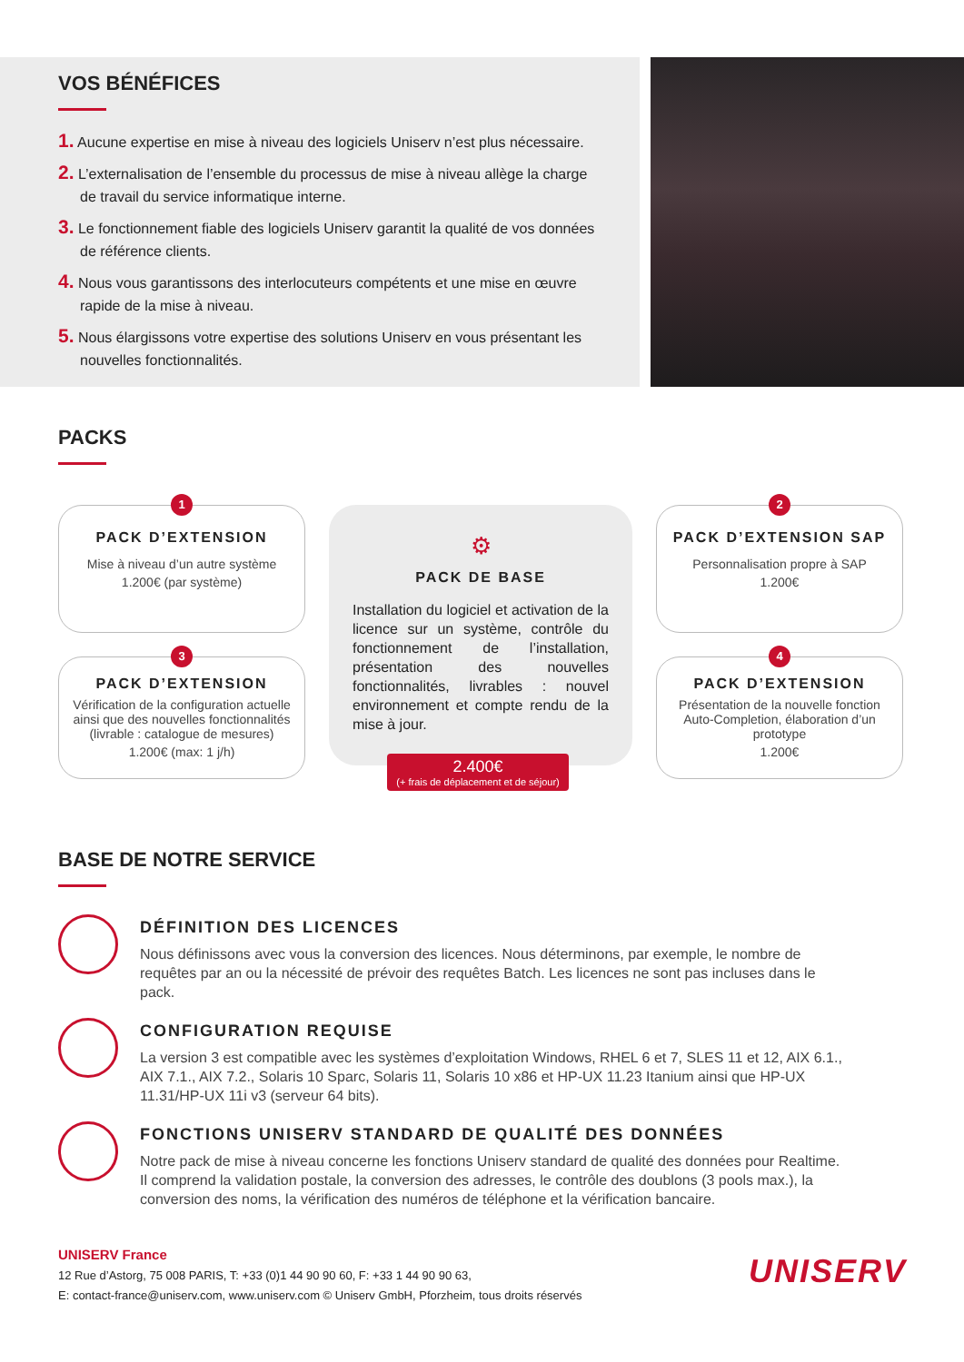VOS BÉNÉFICES
1. Aucune expertise en mise à niveau des logiciels Uniserv n’est plus nécessaire.
2. L’externalisation de l’ensemble du processus de mise à niveau allège la charge de travail du service informatique interne.
3. Le fonctionnement fiable des logiciels Uniserv garantit la qualité de vos données de référence clients.
4. Nous vous garantissons des interlocuteurs compétents et une mise en œuvre rapide de la mise à niveau.
5. Nous élargissons votre expertise des solutions Uniserv en vous présentant les nouvelles fonctionnalités.
PACKS
1
PACK D’EXTENSION
Mise à niveau d’un autre système
1.200€ (par système)
3
PACK D’EXTENSION
Vérification de la configuration actuelle ainsi que des nouvelles fonctionnalités (livrable : catalogue de mesures)
1.200€ (max: 1 j/h)
⚙
PACK DE BASE
Installation du logiciel et activation de la licence sur un système, contrôle du fonctionnement de l’installation, présentation des nouvelles fonctionnalités, livrables : nouvel environnement et compte rendu de la mise à jour.
2.400€
(+ frais de déplacement et de séjour)
2
PACK D’EXTENSION SAP
Personnalisation propre à SAP
1.200€
4
PACK D’EXTENSION
Présentation de la nouvelle fonction Auto-Completion, élaboration d’un prototype
1.200€
BASE DE NOTRE SERVICE
DÉFINITION DES LICENCES
Nous définissons avec vous la conversion des licences. Nous déterminons, par exemple, le nombre de requêtes par an ou la nécessité de prévoir des requêtes Batch. Les licences ne sont pas incluses dans le pack.
CONFIGURATION REQUISE
La version 3 est compatible avec les systèmes d’exploitation Windows, RHEL 6 et 7, SLES 11 et 12, AIX 6.1., AIX 7.1., AIX 7.2., Solaris 10 Sparc, Solaris 11, Solaris 10 x86 et HP-UX 11.23 Itanium ainsi que HP-UX 11.31/HP-UX 11i v3 (serveur 64 bits).
FONCTIONS UNISERV STANDARD DE QUALITÉ DES DONNÉES
Notre pack de mise à niveau concerne les fonctions Uniserv standard de qualité des données pour Realtime. Il comprend la validation postale, la conversion des adresses, le contrôle des doublons (3 pools max.), la conversion des noms, la vérification des numéros de téléphone et la vérification bancaire.
UNISERV France
12 Rue d’Astorg, 75 008 PARIS, T: +33 (0)1 44 90 90 60, F: +33 1 44 90 90 63,
E: contact-france@uniserv.com, www.uniserv.com © Uniserv GmbH, Pforzheim, tous droits réservés
UNISERV